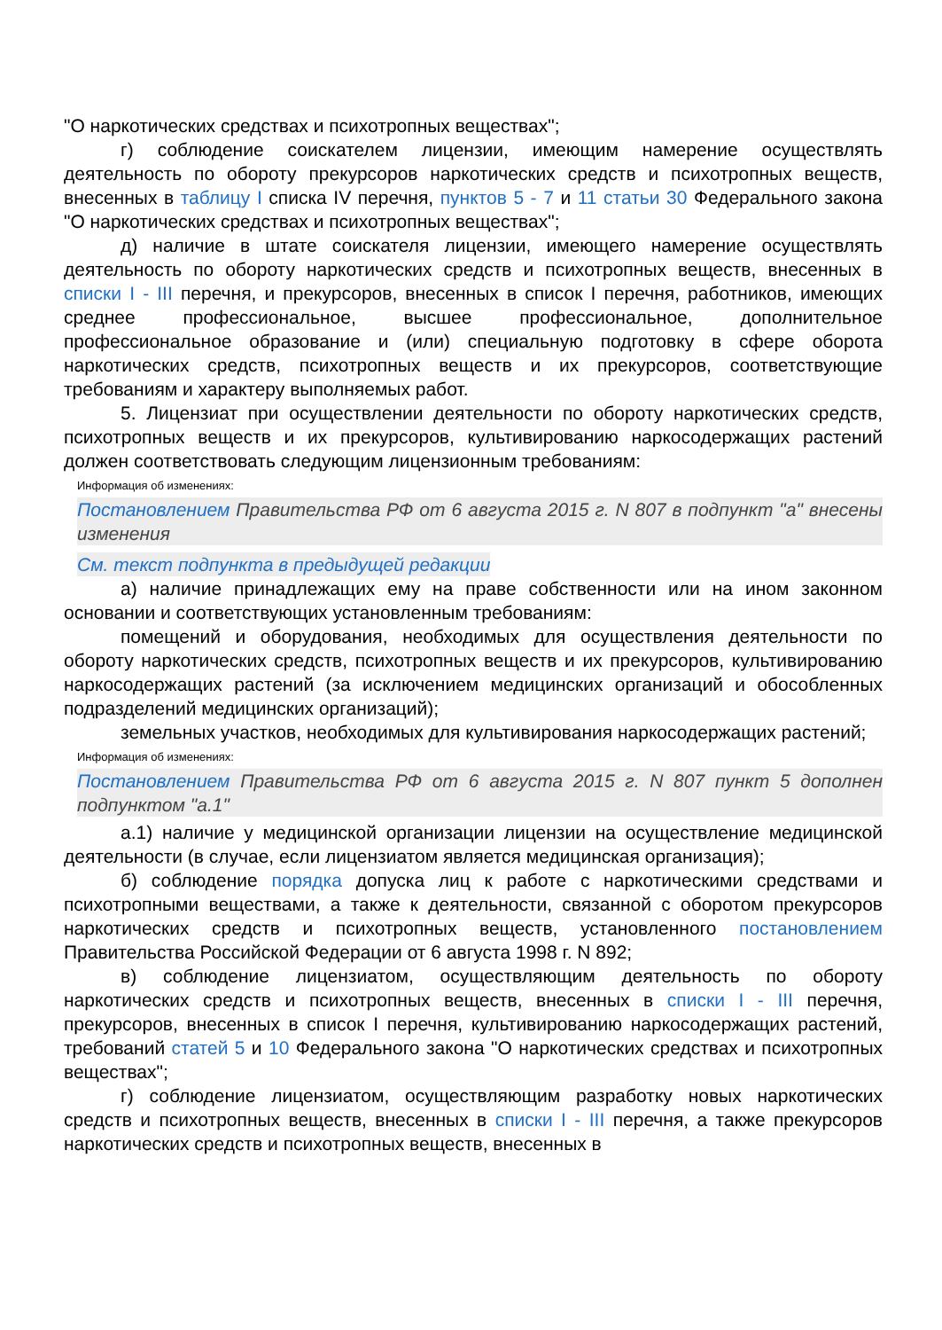"О наркотических средствах и психотропных веществах";
г) соблюдение соискателем лицензии, имеющим намерение осуществлять деятельность по обороту прекурсоров наркотических средств и психотропных веществ, внесенных в таблицу I списка IV перечня, пунктов 5 - 7 и 11 статьи 30 Федерального закона "О наркотических средствах и психотропных веществах";
д) наличие в штате соискателя лицензии, имеющего намерение осуществлять деятельность по обороту наркотических средств и психотропных веществ, внесенных в списки I - III перечня, и прекурсоров, внесенных в список I перечня, работников, имеющих среднее профессиональное, высшее профессиональное, дополнительное профессиональное образование и (или) специальную подготовку в сфере оборота наркотических средств, психотропных веществ и их прекурсоров, соответствующие требованиям и характеру выполняемых работ.
5. Лицензиат при осуществлении деятельности по обороту наркотических средств, психотропных веществ и их прекурсоров, культивированию наркосодержащих растений должен соответствовать следующим лицензионным требованиям:
Информация об изменениях:
Постановлением Правительства РФ от 6 августа 2015 г. N 807 в подпункт "а" внесены изменения
См. текст подпункта в предыдущей редакции
а) наличие принадлежащих ему на праве собственности или на ином законном основании и соответствующих установленным требованиям:
помещений и оборудования, необходимых для осуществления деятельности по обороту наркотических средств, психотропных веществ и их прекурсоров, культивированию наркосодержащих растений (за исключением медицинских организаций и обособленных подразделений медицинских организаций);
земельных участков, необходимых для культивирования наркосодержащих растений;
Информация об изменениях:
Постановлением Правительства РФ от 6 августа 2015 г. N 807 пункт 5 дополнен подпунктом "а.1"
а.1) наличие у медицинской организации лицензии на осуществление медицинской деятельности (в случае, если лицензиатом является медицинская организация);
б) соблюдение порядка допуска лиц к работе с наркотическими средствами и психотропными веществами, а также к деятельности, связанной с оборотом прекурсоров наркотических средств и психотропных веществ, установленного постановлением Правительства Российской Федерации от 6 августа 1998 г. N 892;
в) соблюдение лицензиатом, осуществляющим деятельность по обороту наркотических средств и психотропных веществ, внесенных в списки I - III перечня, прекурсоров, внесенных в список I перечня, культивированию наркосодержащих растений, требований статей 5 и 10 Федерального закона "О наркотических средствах и психотропных веществах";
г) соблюдение лицензиатом, осуществляющим разработку новых наркотических средств и психотропных веществ, внесенных в списки I - III перечня, а также прекурсоров наркотических средств и психотропных веществ, внесенных в